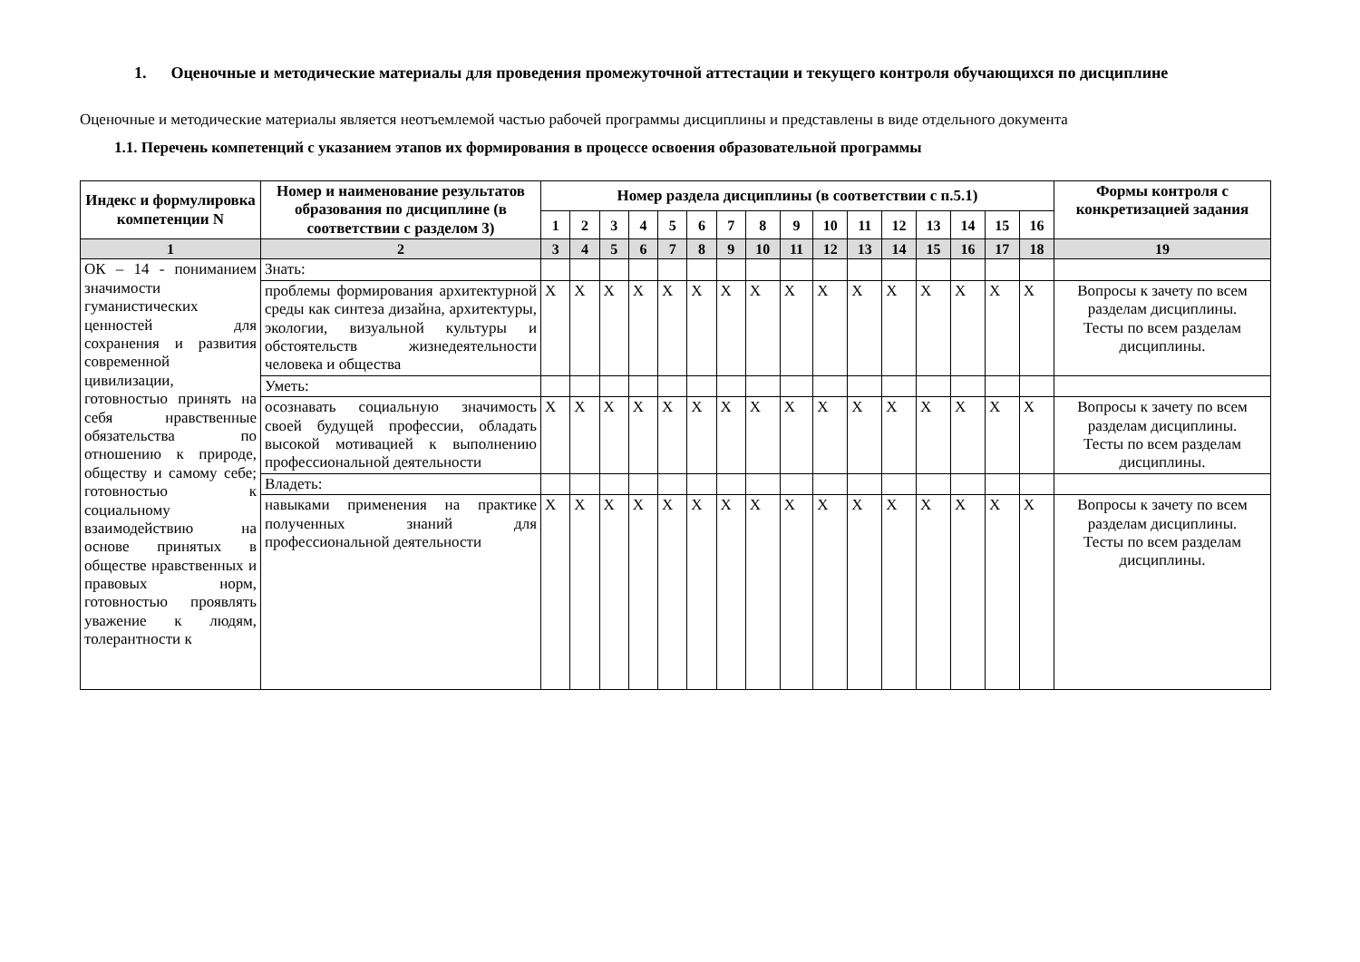1. Оценочные и методические материалы для проведения промежуточной аттестации и текущего контроля обучающихся по дисциплине
Оценочные и методические материалы является неотъемлемой частью рабочей программы дисциплины и представлены в виде отдельного документа
1.1. Перечень компетенций с указанием этапов их формирования в процессе освоения образовательной программы
| Индекс и формулировка компетенции N | Номер и наименование результатов образования по дисциплине (в соответствии с разделом 3) | Номер раздела дисциплины (в соответствии с п.5.1) | | | | | | | | | | | | | | | | Формы контроля с конкретизацией задания |
| --- | --- | --- | --- | --- | --- | --- | --- | --- | --- | --- | --- | --- | --- | --- | --- | --- | --- | --- |
| | | 1 | 2 | 3 | 4 | 5 | 6 | 7 | 8 | 9 | 10 | 11 | 12 | 13 | 14 | 15 | 16 | |
| 1 | 2 | 3 | 4 | 5 | 6 | 7 | 8 | 9 | 10 | 11 | 12 | 13 | 14 | 15 | 16 | 17 | 18 | 19 |
| ОК – 14 - пониманием значимости гуманистических ценностей для сохранения и развития современной цивилизации, готовностью принять на себя нравственные обязательства по отношению к природе, обществу и самому себе; готовностью к социальному взаимодействию на основе принятых в обществе нравственных и правовых норм, готовностью проявлять уважение к людям, толерантности к | Знать: | | | | | | | | | | | | | | | | | |
| | проблемы формирования архитектурной среды как синтеза дизайна, архитектуры, экологии, визуальной культуры и обстоятельств жизнедеятельности человека и общества | X | X | X | X | X | X | X | X | X | X | X | X | X | X | X | X | Вопросы к зачету по всем разделам дисциплины. Тесты по всем разделам дисциплины. |
| | Уметь: | | | | | | | | | | | | | | | | | |
| | осознавать социальную значимость своей будущей профессии, обладать высокой мотивацией к выполнению профессиональной деятельности | X | X | X | X | X | X | X | X | X | X | X | X | X | X | X | X | Вопросы к зачету по всем разделам дисциплины. Тесты по всем разделам дисциплины. |
| | Владеть: | | | | | | | | | | | | | | | | | |
| | навыками применения на практике полученных знаний для профессиональной деятельности | X | X | X | X | X | X | X | X | X | X | X | X | X | X | X | X | Вопросы к зачету по всем разделам дисциплины. Тесты по всем разделам дисциплины. |